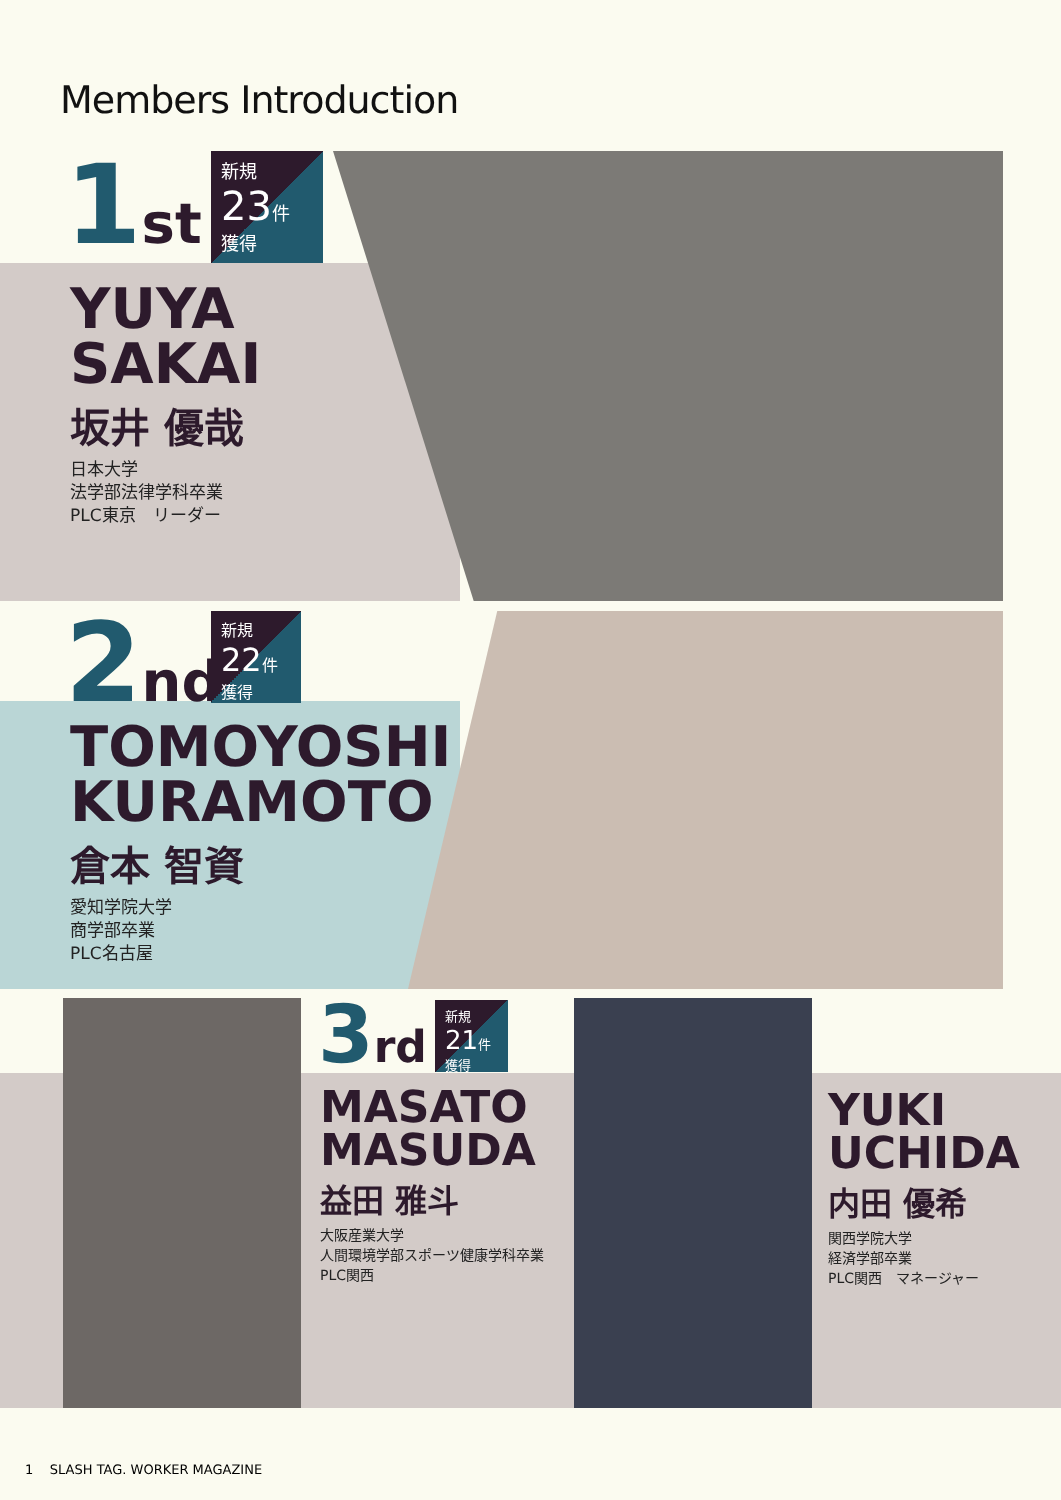Members Introduction
1st
新規
23件
獲得
YUYA
SAKAI
坂井 優哉
日本大学
法学部法律学科卒業
PLC東京　リーダー
2nd
新規
22件
獲得
TOMOYOSHI
KURAMOTO
倉本 智資
愛知学院大学
商学部卒業
PLC名古屋
3rd
新規
21件
獲得
MASATO
MASUDA
益田 雅斗
大阪産業大学
人間環境学部スポーツ健康学科卒業
PLC関西
YUKI
UCHIDA
内田 優希
関西学院大学
経済学部卒業
PLC関西　マネージャー
1 SLASH TAG. WORKER MAGAZINE